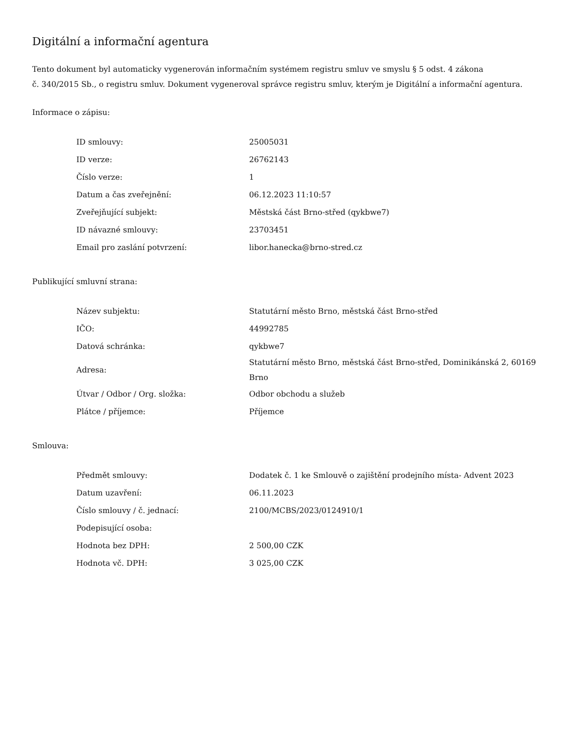Digitální a informační agentura
Tento dokument byl automaticky vygenerován informačním systémem registru smluv ve smyslu § 5 odst. 4 zákona
č. 340/2015 Sb., o registru smluv. Dokument vygeneroval správce registru smluv, kterým je Digitální a informační agentura.
Informace o zápisu:
| ID smlouvy: | 25005031 |
| ID verze: | 26762143 |
| Číslo verze: | 1 |
| Datum a čas zveřejnění: | 06.12.2023 11:10:57 |
| Zveřejňující subjekt: | Městská část Brno-střed (qykbwe7) |
| ID návazné smlouvy: | 23703451 |
| Email pro zaslání potvrzení: | libor.hanecka@brno-stred.cz |
Publikující smluvní strana:
| Název subjektu: | Statutární město Brno, městská část Brno-střed |
| IČO: | 44992785 |
| Datová schránka: | qykbwe7 |
| Adresa: | Statutární město Brno, městská část Brno-střed, Dominikánská 2, 60169 Brno |
| Útvar / Odbor / Org. složka: | Odbor obchodu a služeb |
| Plátce / příjemce: | Příjemce |
Smlouva:
| Předmět smlouvy: | Dodatek č. 1 ke Smlouvě o zajištění prodejního místa- Advent 2023 |
| Datum uzavření: | 06.11.2023 |
| Číslo smlouvy / č. jednací: | 2100/MCBS/2023/0124910/1 |
| Podepisující osoba: | |
| Hodnota bez DPH: | 2 500,00 CZK |
| Hodnota vč. DPH: | 3 025,00 CZK |